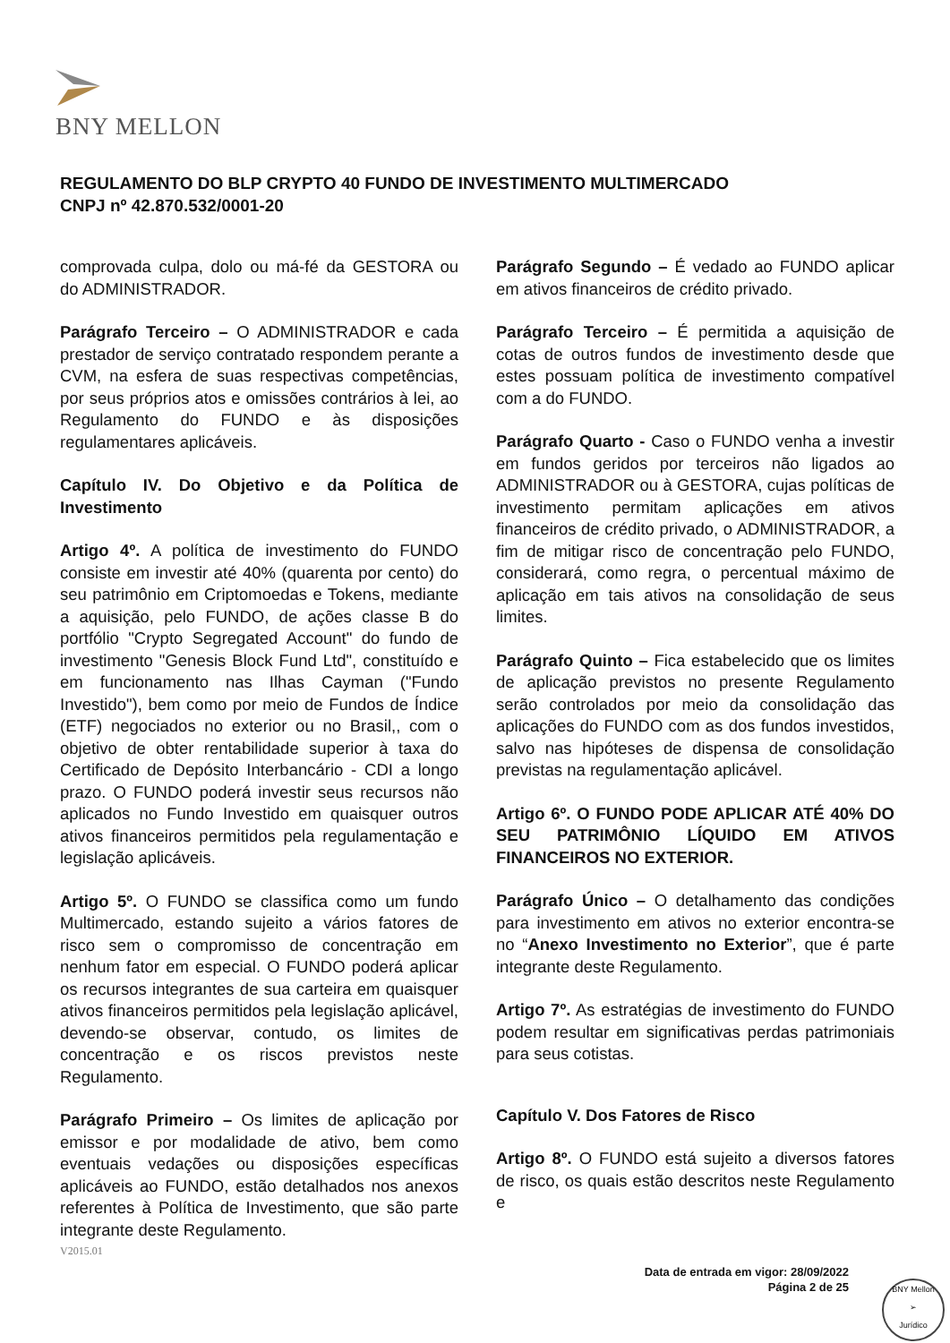BNY MELLON
REGULAMENTO DO BLP CRYPTO 40 FUNDO DE INVESTIMENTO MULTIMERCADO
CNPJ nº 42.870.532/0001-20
comprovada culpa, dolo ou má-fé da GESTORA ou do ADMINISTRADOR.
Parágrafo Terceiro – O ADMINISTRADOR e cada prestador de serviço contratado respondem perante a CVM, na esfera de suas respectivas competências, por seus próprios atos e omissões contrários à lei, ao Regulamento do FUNDO e às disposições regulamentares aplicáveis.
Capítulo IV. Do Objetivo e da Política de Investimento
Artigo 4º. A política de investimento do FUNDO consiste em investir até 40% (quarenta por cento) do seu patrimônio em Criptomoedas e Tokens, mediante a aquisição, pelo FUNDO, de ações classe B do portfólio "Crypto Segregated Account" do fundo de investimento "Genesis Block Fund Ltd", constituído e em funcionamento nas Ilhas Cayman ("Fundo Investido"), bem como por meio de Fundos de Índice (ETF) negociados no exterior ou no Brasil,, com o objetivo de obter rentabilidade superior à taxa do Certificado de Depósito Interbancário - CDI a longo prazo. O FUNDO poderá investir seus recursos não aplicados no Fundo Investido em quaisquer outros ativos financeiros permitidos pela regulamentação e legislação aplicáveis.
Artigo 5º. O FUNDO se classifica como um fundo Multimercado, estando sujeito a vários fatores de risco sem o compromisso de concentração em nenhum fator em especial. O FUNDO poderá aplicar os recursos integrantes de sua carteira em quaisquer ativos financeiros permitidos pela legislação aplicável, devendo-se observar, contudo, os limites de concentração e os riscos previstos neste Regulamento.
Parágrafo Primeiro – Os limites de aplicação por emissor e por modalidade de ativo, bem como eventuais vedações ou disposições específicas aplicáveis ao FUNDO, estão detalhados nos anexos referentes à Política de Investimento, que são parte integrante deste Regulamento.
Parágrafo Segundo – É vedado ao FUNDO aplicar em ativos financeiros de crédito privado.
Parágrafo Terceiro – É permitida a aquisição de cotas de outros fundos de investimento desde que estes possuam política de investimento compatível com a do FUNDO.
Parágrafo Quarto - Caso o FUNDO venha a investir em fundos geridos por terceiros não ligados ao ADMINISTRADOR ou à GESTORA, cujas políticas de investimento permitam aplicações em ativos financeiros de crédito privado, o ADMINISTRADOR, a fim de mitigar risco de concentração pelo FUNDO, considerará, como regra, o percentual máximo de aplicação em tais ativos na consolidação de seus limites.
Parágrafo Quinto – Fica estabelecido que os limites de aplicação previstos no presente Regulamento serão controlados por meio da consolidação das aplicações do FUNDO com as dos fundos investidos, salvo nas hipóteses de dispensa de consolidação previstas na regulamentação aplicável.
Artigo 6º. O FUNDO PODE APLICAR ATÉ 40% DO SEU PATRIMÔNIO LÍQUIDO EM ATIVOS FINANCEIROS NO EXTERIOR.
Parágrafo Único – O detalhamento das condições para investimento em ativos no exterior encontra-se no “Anexo Investimento no Exterior”, que é parte integrante deste Regulamento.
Artigo 7º. As estratégias de investimento do FUNDO podem resultar em significativas perdas patrimoniais para seus cotistas.
Capítulo V. Dos Fatores de Risco
Artigo 8º. O FUNDO está sujeito a diversos fatores de risco, os quais estão descritos neste Regulamento e
V2015.01
Data de entrada em vigor: 28/09/2022
Página 2 de 25
BNY Mellon
➢
Jurídico